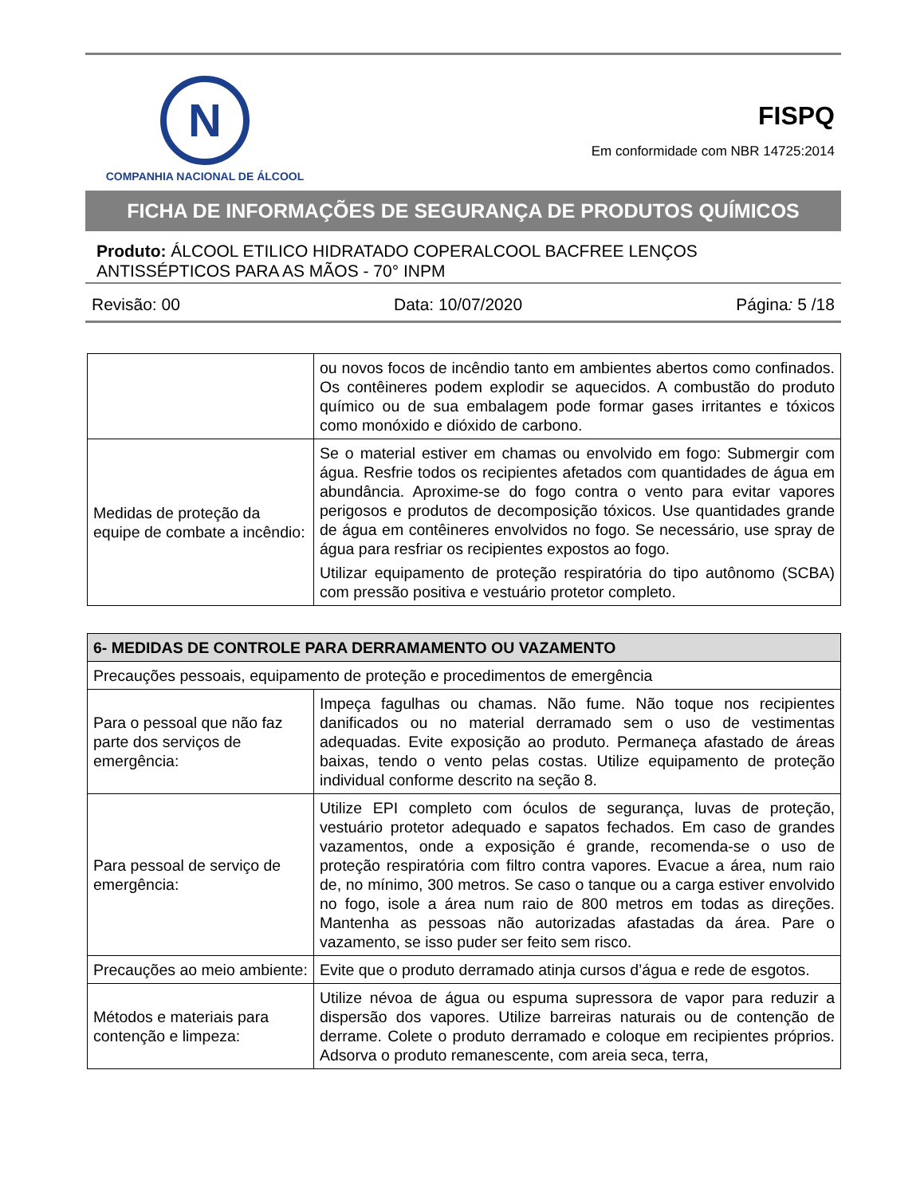N
COMPANHIA NACIONAL DE ÁLCOOL
FISPQ
Em conformidade com NBR 14725:2014
FICHA DE INFORMAÇÕES DE SEGURANÇA DE PRODUTOS QUÍMICOS
Produto: ÁLCOOL ETILICO HIDRATADO COPERALCOOL BACFREE LENÇOS ANTISSÉPTICOS PARA AS MÃOS - 70° INPM
Revisão: 00 Data: 10/07/2020 Página: 5 /18
| | ou novos focos de incêndio tanto em ambientes abertos como confinados. Os contêineres podem explodir se aquecidos. A combustão do produto químico ou de sua embalagem pode formar gases irritantes e tóxicos como monóxido e dióxido de carbono. |
| Medidas de proteção da equipe de combate a incêndio: | Se o material estiver em chamas ou envolvido em fogo: Submergir com água. Resfrie todos os recipientes afetados com quantidades de água em abundância. Aproxime-se do fogo contra o vento para evitar vapores perigosos e produtos de decomposição tóxicos. Use quantidades grande de água em contêineres envolvidos no fogo. Se necessário, use spray de água para resfriar os recipientes expostos ao fogo. Utilizar equipamento de proteção respiratória do tipo autônomo (SCBA) com pressão positiva e vestuário protetor completo. |
| 6- MEDIDAS DE CONTROLE PARA DERRAMAMENTO OU VAZAMENTO | |
| --- | --- |
| Precauções pessoais, equipamento de proteção e procedimentos de emergência | |
| Para o pessoal que não faz parte dos serviços de emergência: | Impeça fagulhas ou chamas. Não fume. Não toque nos recipientes danificados ou no material derramado sem o uso de vestimentas adequadas. Evite exposição ao produto. Permaneça afastado de áreas baixas, tendo o vento pelas costas. Utilize equipamento de proteção individual conforme descrito na seção 8. |
| Para pessoal de serviço de emergência: | Utilize EPI completo com óculos de segurança, luvas de proteção, vestuário protetor adequado e sapatos fechados. Em caso de grandes vazamentos, onde a exposição é grande, recomenda-se o uso de proteção respiratória com filtro contra vapores. Evacue a área, num raio de, no mínimo, 300 metros. Se caso o tanque ou a carga estiver envolvido no fogo, isole a área num raio de 800 metros em todas as direções. Mantenha as pessoas não autorizadas afastadas da área. Pare o vazamento, se isso puder ser feito sem risco. |
| Precauções ao meio ambiente: | Evite que o produto derramado atinja cursos d’água e rede de esgotos. |
| Métodos e materiais para contenção e limpeza: | Utilize névoa de água ou espuma supressora de vapor para reduzir a dispersão dos vapores. Utilize barreiras naturais ou de contenção de derrame. Colete o produto derramado e coloque em recipientes próprios. Adsorva o produto remanescente, com areia seca, terra, |